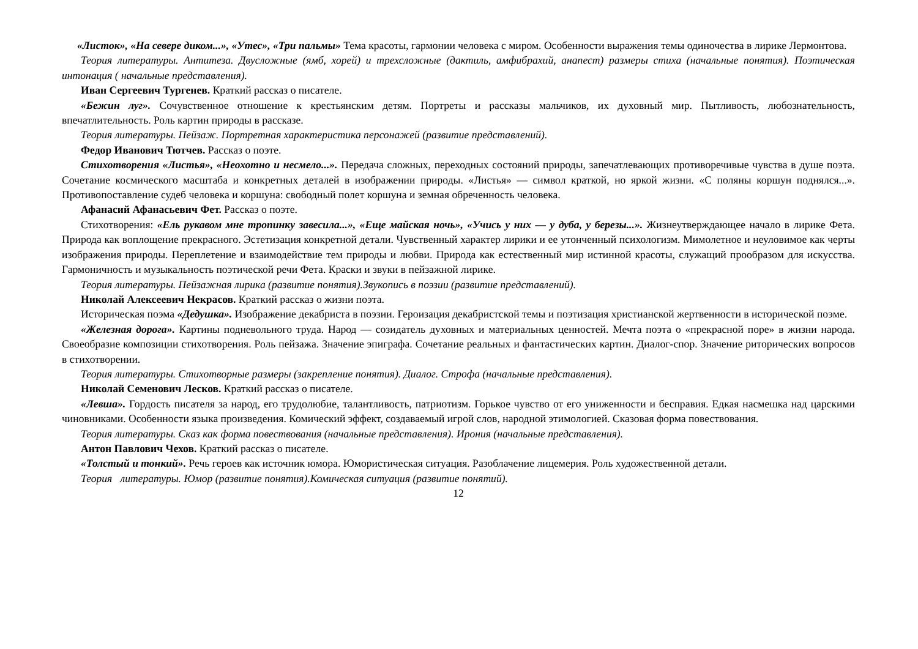«Листок», «На севере диком...», «Утес», «Три пальмы» Тема красоты, гармонии человека с миром. Особенности выражения темы одиночества в лирике Лермонтова.
Теория литературы. Антитеза. Двусложные (ямб, хорей) и трехсложные (дактиль, амфибрахий, анапест) размеры стиха (начальные понятия). Поэтическая интонация ( начальные представления).
Иван Сергеевич Тургенев. Краткий рассказ о писателе.
«Бежин луг». Сочувственное отношение к крестьянским детям. Портреты и рассказы мальчиков, их духовный мир. Пытливость, любознательность, впечатлительность. Роль картин природы в рассказе.
Теория литературы. Пейзаж. Портретная характеристика персонажей (развитие представлений).
Федор Иванович Тютчев. Рассказ о поэте.
Стихотворения «Листья», «Неохотно и несмело...». Передача сложных, переходных состояний природы, запечатлевающих противоречивые чувства в душе поэта. Сочетание космического масштаба и конкретных деталей в изображении природы. «Листья» — символ краткой, но яркой жизни. «С поляны коршун поднялся...». Противопоставление судеб человека и коршуна: свободный полет коршуна и земная обреченность человека.
Афанасий Афанасьевич Фет. Рассказ о поэте.
Стихотворения: «Ель рукавом мне тропинку завесила...», «Еще майская ночь», «Учись у них — у дуба, у березы...». Жизнеутверждающее начало в лирике Фета. Природа как воплощение прекрасного. Эстетизация конкретной детали. Чувственный характер лирики и ее утонченный психологизм. Мимолетное и неуловимое как черты изображения природы. Переплетение и взаимодействие тем природы и любви. Природа как естественный мир истинной красоты, служащий прообразом для искусства. Гармоничность и музыкальность поэтической речи Фета. Краски и звуки в пейзажной лирике.
Теория литературы. Пейзажная лирика (развитие понятия).Звукопись в поэзии (развитие представлений).
Николай Алексеевич Некрасов. Краткий рассказ о жизни поэта.
Историческая поэма «Дедушка». Изображение декабриста в поэзии. Героизация декабристской темы и поэтизация христианской жертвенности в исторической поэме.
«Железная дорога». Картины подневольного труда. Народ — созидатель духовных и материальных ценностей. Мечта поэта о «прекрасной поре» в жизни народа. Своеобразие композиции стихотворения. Роль пейзажа. Значение эпиграфа. Сочетание реальных и фантастических картин. Диалог-спор. Значение риторических вопросов в стихотворении.
Теория литературы. Стихотворные размеры (закрепление понятия). Диалог. Строфа (начальные представления).
Николай Семенович Лесков. Краткий рассказ о писателе.
«Левша». Гордость писателя за народ, его трудолюбие, талантливость, патриотизм. Горькое чувство от его униженности и бесправия. Едкая насмешка над царскими чиновниками. Особенности языка произведения. Комический эффект, создаваемый игрой слов, народной этимологией. Сказовая форма повествования.
Теория литературы. Сказ как форма повествования (начальные представления). Ирония (начальные представления).
Антон Павлович Чехов. Краткий рассказ о писателе.
«Толстый и тонкий». Речь героев как источник юмора. Юмористическая ситуация. Разоблачение лицемерия. Роль художественной детали.
Теория литературы. Юмор (развитие понятия).Комическая ситуация (развитие понятий).
12